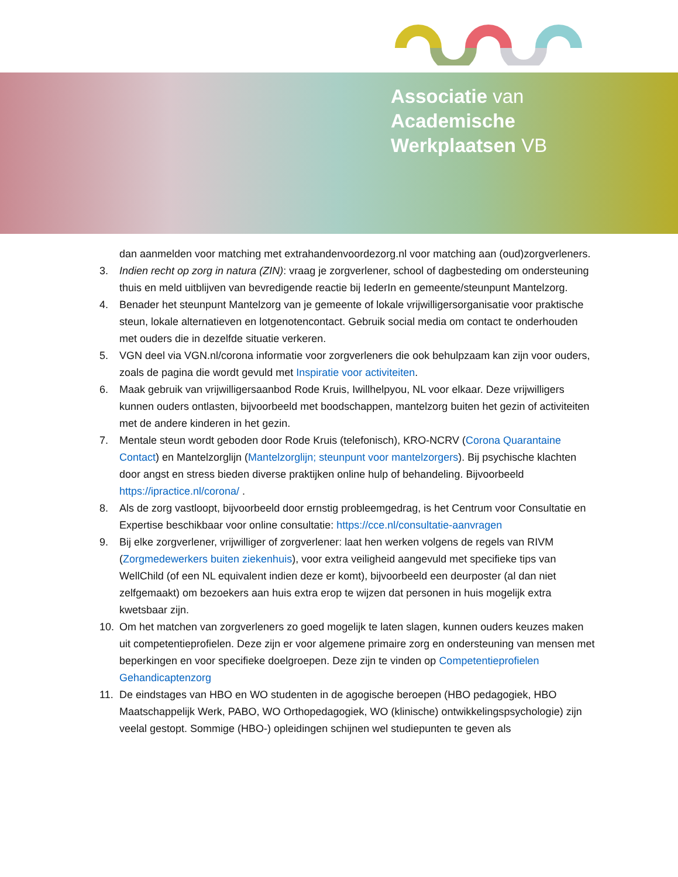Associatie van
Academische
Werkplaatsen VB
dan aanmelden voor matching met extrahandenvoordezorg.nl voor matching aan (oud)zorgverleners.
3. Indien recht op zorg in natura (ZIN): vraag je zorgverlener, school of dagbesteding om ondersteuning thuis en meld uitblijven van bevredigende reactie bij IederIn en gemeente/steunpunt Mantelzorg.
4. Benader het steunpunt Mantelzorg van je gemeente of lokale vrijwilligersorganisatie voor praktische steun, lokale alternatieven en lotgenotencontact. Gebruik social media om contact te onderhouden met ouders die in dezelfde situatie verkeren.
5. VGN deel via VGN.nl/corona informatie voor zorgverleners die ook behulpzaam kan zijn voor ouders, zoals de pagina die wordt gevuld met Inspiratie voor activiteiten.
6. Maak gebruik van vrijwilligersaanbod Rode Kruis, Iwillhelpyou, NL voor elkaar. Deze vrijwilligers kunnen ouders ontlasten, bijvoorbeeld met boodschappen, mantelzorg buiten het gezin of activiteiten met de andere kinderen in het gezin.
7. Mentale steun wordt geboden door Rode Kruis (telefonisch), KRO-NCRV (Corona Quarantaine Contact) en Mantelzorglijn (Mantelzorglijn; steunpunt voor mantelzorgers). Bij psychische klachten door angst en stress bieden diverse praktijken online hulp of behandeling. Bijvoorbeeld https://ipractice.nl/corona/ .
8. Als de zorg vastloopt, bijvoorbeeld door ernstig probleemgedrag, is het Centrum voor Consultatie en Expertise beschikbaar voor online consultatie: https://cce.nl/consultatie-aanvragen
9. Bij elke zorgverlener, vrijwilliger of zorgverlener: laat hen werken volgens de regels van RIVM (Zorgmedewerkers buiten ziekenhuis), voor extra veiligheid aangevuld met specifieke tips van WellChild (of een NL equivalent indien deze er komt), bijvoorbeeld een deurposter (al dan niet zelfgemaakt) om bezoekers aan huis extra erop te wijzen dat personen in huis mogelijk extra kwetsbaar zijn.
10. Om het matchen van zorgverleners zo goed mogelijk te laten slagen, kunnen ouders keuzes maken uit competentieprofielen. Deze zijn er voor algemene primaire zorg en ondersteuning van mensen met beperkingen en voor specifieke doelgroepen. Deze zijn te vinden op Competentieprofielen Gehandicaptenzorg
11. De eindstages van HBO en WO studenten in de agogische beroepen (HBO pedagogiek, HBO Maatschappelijk Werk, PABO, WO Orthopedagogiek, WO (klinische) ontwikkelingspsychologie) zijn veelal gestopt. Sommige (HBO-) opleidingen schijnen wel studiepunten te geven als